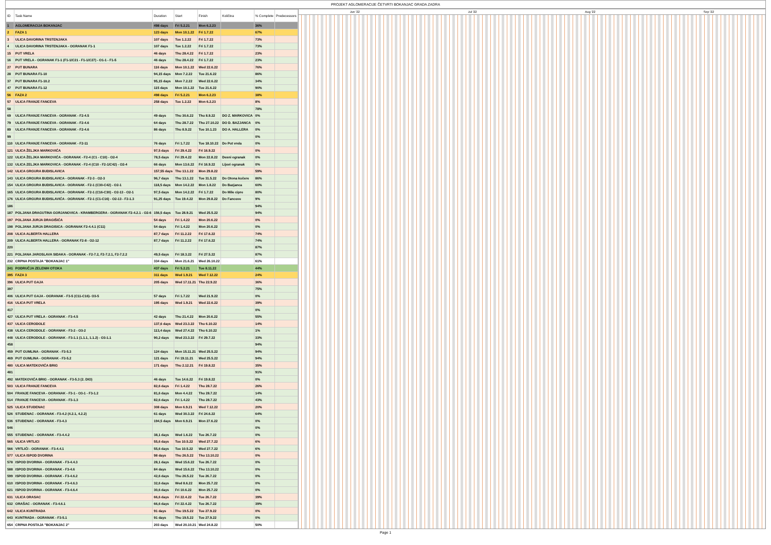PROJEKT AGLOMERACIJE ČETVRTI BOKANJAC GRADA ZADRA
| ID | Task Name | Duration | Start | Finish | Količina | % Complete | Predecessors |
| --- | --- | --- | --- | --- | --- | --- | --- |
| 1 | AGLOMERACIJA BOKANJAC | 498 days | Fri 5.2.21 | Mon 6.2.23 | | 36% | |
| 2 | FAZA 1 | 123 days | Mon 10.1.22 | Fri 1.7.22 | | 67% | |
| 3 | ULICA DAVORINA TRSTENJAKA | 107 days | Tue 1.2.22 | Fri 1.7.22 | | 73% | |
| 4 | ULICA DAVORINA TRSTENJAKA - OGRANAK F1-1 | 107 days | Tue 1.2.22 | Fri 1.7.22 | | 73% | |
| 15 | PUT VRELA | 46 days | Thu 28.4.22 | Fri 1.7.22 | | 23% | |
| 16 | PUT VRELA - OGRANAK F1-1 (F1-1/C21 - F1-1/C27) - O1-1 - F1-5 | 46 days | Thu 28.4.22 | Fri 1.7.22 | | 23% | |
| 27 | PUT BUNARA | 116 days | Mon 10.1.22 | Wed 22.6.22 | | 76% | |
| 28 | PUT BUNARA F1-10 | 94,15 days | Mon 7.2.22 | Tue 21.6.22 | | 86% | |
| 37 | PUT BUNARA F1-10.2 | 95,15 days | Mon 7.2.22 | Wed 22.6.22 | | 34% | |
| 47 | PUT BUNARA F1-12 | 115 days | Mon 10.1.22 | Tue 21.6.22 | | 90% | |
| 56 | FAZA 2 | 498 days | Fri 5.2.21 | Mon 6.2.23 | | 38% | |
| 57 | ULICA FRANJE FANCEVA | 258 days | Tue 1.2.22 | Mon 6.2.23 | | 8% | |
| 58 | | | | | | 78% | |
| 69 | ULICA FRANJE FANCEVA - OGRANAK - F2-4.5 | 49 days | Thu 30.6.22 | Thu 8.9.22 | DO Z. MARKOVICA | 0% | |
| 79 | ULICA FRANJE FANCEVA - OGRANAK - F2-4.6 | 64 days | Thu 28.7.22 | Thu 27.10.22 | DO D. BAZJANCA | 0% | |
| 89 | ULICA FRANJE FANCEVA - OGRANAK - F2-4.6 | 86 days | Thu 8.9.22 | Tue 10.1.23 | DO A. HALLERA | 0% | |
| 99 | | | | | | 0% | |
| 110 | ULICA FRANJE FANCEVA - OGRANAK - F2-11 | 76 days | Fri 1.7.22 | Tue 18.10.22 | Do Put vrela | 0% | |
| 121 | ULICA ŽELJKA MARKOVIĆA | 97,5 days | Fri 29.4.22 | Fri 16.9.22 | | 0% | |
| 122 | ULICA ŽELJKA MARKOVIĆA - OGRANAK - F2-4 (C1 - C10) - O2-4 | 78,5 days | Fri 29.4.22 | Mon 22.8.22 | Desni ogranak | 0% | |
| 132 | ULICA ZELJKA MARKOVICA - OGRANAK - F2-4 (C10 - F2-1/C42) - O2-4 | 66 days | Mon 13.6.22 | Fri 16.9.22 | Lijevi ogranak | 0% | |
| 142 | ULICA GRGURA BUDISLAVICA | 157,55 days | Thu 13.1.22 | Mon 29.8.22 | | 59% | |
| 143 | ULICA GRGURA BUDISLAVICA - OGRANAK - F2-3 - O2-3 | 96,7 days | Thu 13.1.22 | Tue 31.5.22 | Do Otona kučere | 86% | |
| 154 | ULICA GRGURA BUDISLAVICA - OGRANAK - F2-1 (C30-C42) - O2-1 | 118,5 days | Mon 14.2.22 | Mon 1.8.22 | Do Bazjanca | 60% | |
| 165 | ULICA GRGURA BUDISLAVICA - OGRANAK - F2-1 (C16-C30) - O2-13 - O2-1 | 97,5 days | Mon 14.2.22 | Fri 1.7.22 | Do Mile cipre | 80% | |
| 176 | ULICA GRGURA BUDISLAVIĆA - OGRANAK - F2-1 (C1-C16) - O2-13 - F2-1.3 | 91,25 days | Tue 19.4.22 | Mon 29.8.22 | Do Fanceve | 9% | |
| 186 | | | | | | 94% | |
| 187 | POLJANA DRAGUTINA GORJANOVICA - KRAMBERGERA - OGRANAK F2-4.2.1 - O2-6 | 156,5 days | Tue 28.9.21 | Wed 25.5.22 | | 94% | |
| 197 | POLJANA JURJA DRAGIŠIĆA | 54 days | Fri 1.4.22 | Mon 20.6.22 | | 0% | |
| 198 | POLJANA JURJA DRAGISICA - OGRANAK F2-4.4.1 (C11) | 54 days | Fri 1.4.22 | Mon 20.6.22 | | 0% | |
| 208 | ULICA ALBERTA HALLERA | 87,7 days | Fri 11.2.22 | Fri 17.6.22 | | 74% | |
| 209 | ULICA ALBERTA HALLERA - OGRANAK F2-8 - O2-12 | 87,7 days | Fri 11.2.22 | Fri 17.6.22 | | 74% | |
| 220 | | | | | | 87% | |
| 221 | POLJANA JAROSLAVA SIDAKA - OGRANAK - F2-7.2, F2-7.2.1, F2-7.2.2 | 49,5 days | Fri 18.3.22 | Fri 27.5.22 | | 87% | |
| 232 | CRPNA POSTAJA "BOKANJAC 1" | 334 days | Mon 21.6.21 | Wed 26.10.22 | | 61% | |
| 241 | PODRUČJA ZELENIH OTOKA | 437 days | Fri 5.2.21 | Tue 8.11.22 | | 44% | |
| 395 | FAZA 3 | 311 days | Wed 1.9.21 | Wed 7.12.22 | | 24% | |
| 396 | ULICA PUT GAJA | 205 days | Wed 17.11.21 | Thu 22.9.22 | | 36% | |
| 397 | | | | | | 75% | |
| 406 | ULICA PUT GAJA - OGRANAK - F3-5 (C11-C16)- O3-5 | 57 days | Fri 1.7.22 | Wed 21.9.22 | | 0% | |
| 416 | ULICA PUT VRELA | 195 days | Wed 1.9.21 | Wed 22.6.22 | | 39% | |
| 417 | | | | | | 0% | |
| 427 | ULICA PUT VRELA - OGRANAK - F3-4.5 | 42 days | Thu 21.4.22 | Mon 20.6.22 | | 55% | |
| 437 | ULICA CERODOLE | 137,6 days | Wed 23.3.22 | Thu 6.10.22 | | 14% | |
| 438 | ULICA CERODOLE - OGRANAK - F3-2 - O3-2 | 113,4 days | Wed 27.4.22 | Thu 6.10.22 | | 1% | |
| 448 | ULICA CERODOLE - OGRANAK - F3-1.1 (1.1.1, 1.1.2) - O3-1.1 | 90,2 days | Wed 23.3.22 | Fri 29.7.22 | | 33% | |
| 458 | | | | | | 94% | |
| 459 | PUT GUMLINA - OGRANAK - F3-5.3 | 124 days | Mon 15.11.21 | Wed 25.5.22 | | 94% | |
| 469 | PUT GUMLINA - OGRANAK - F3-5.2 | 121 days | Fri 19.11.21 | Wed 25.5.22 | | 94% | |
| 480 | ULICA MATEKOVIĆA BRIG | 171 days | Thu 2.12.21 | Fri 19.8.22 | | 35% | |
| 481 | | | | | | 91% | |
| 492 | MATEKOVIĆA BRIG - OGRANAK - F3-5.3 (2. DIO) | 46 days | Tue 14.6.22 | Fri 19.8.22 | | 0% | |
| 503 | ULICA FRANJE FANCEVA | 82,6 days | Fri 1.4.22 | Thu 28.7.22 | | 26% | |
| 504 | FRANJE FANCEVA - OGRANAK - F3-1 - O3-1 - F3-1.2 | 81,6 days | Mon 4.4.22 | Thu 28.7.22 | | 14% | |
| 514 | FRANJE FANCEVA - OGRANAK - F3-1.3 | 82,6 days | Fri 1.4.22 | Thu 28.7.22 | | 43% | |
| 525 | ULICA STUDENAC | 308 days | Mon 6.9.21 | Wed 7.12.22 | | 20% | |
| 526 | STUDENAC - OGRANAK - F3-4.2 (4.2.1, 4.2.2) | 61 days | Wed 30.3.22 | Fri 24.6.22 | | 64% | |
| 536 | STUDENAC - OGRANAK - F3-4.3 | 194,5 days | Mon 6.9.21 | Mon 27.6.22 | | 0% | |
| 546 | | | | | | 0% | |
| 555 | STUDENAC - OGRANAK - F3-4.4.2 | 38,1 days | Wed 1.6.22 | Tue 26.7.22 | | 0% | |
| 565 | ULICA VRTLICI | 55,6 days | Tue 10.5.22 | Wed 27.7.22 | | 6% | |
| 566 | VRTLIĆI - OGRANAK - F3-4.4.1 | 55,6 days | Tue 10.5.22 | Wed 27.7.22 | | 6% | |
| 577 | ULICA ISPOD DVORINA | 98 days | Thu 26.5.22 | Thu 13.10.22 | | 0% | |
| 578 | ISPOD DVORINA - OGRANAK - F3-4.4.3 | 28,1 days | Wed 15.6.22 | Tue 26.7.22 | | 0% | |
| 588 | ISPOD DVORINA - OGRANAK - F3-4.6 | 84 days | Wed 15.6.22 | Thu 13.10.22 | | 0% | |
| 599 | ISPOD DVORINA - OGRANAK - F3-4.6.2 | 42,6 days | Thu 26.5.22 | Tue 26.7.22 | | 0% | |
| 610 | ISPOD DVORINA - OGRANAK - F3-4.6.3 | 32,6 days | Wed 8.6.22 | Mon 25.7.22 | | 0% | |
| 621 | ISPOD DVORINA - OGRANAK - F3-4.6.4 | 30,6 days | Fri 10.6.22 | Mon 25.7.22 | | 0% | |
| 631 | ULICA ORASAC | 66,6 days | Fri 22.4.22 | Tue 26.7.22 | | 39% | |
| 632 | ORAŠAC - OGRANAK - F3-4.6.1 | 66,6 days | Fri 22.4.22 | Tue 26.7.22 | | 39% | |
| 642 | ULICA KUNTRADA | 91 days | Thu 19.5.22 | Tue 27.9.22 | | 0% | |
| 643 | KUNTRADA - OGRANAK - F3-5.1 | 91 days | Thu 19.5.22 | Tue 27.9.22 | | 0% | |
| 654 | CRPNA POSTAJA "BOKANJAC 2" | 203 days | Wed 20.10.21 | Wed 24.8.22 | | 50% | |
Jun '22 Jul '22 Aug '22 Sep '22
Page 1